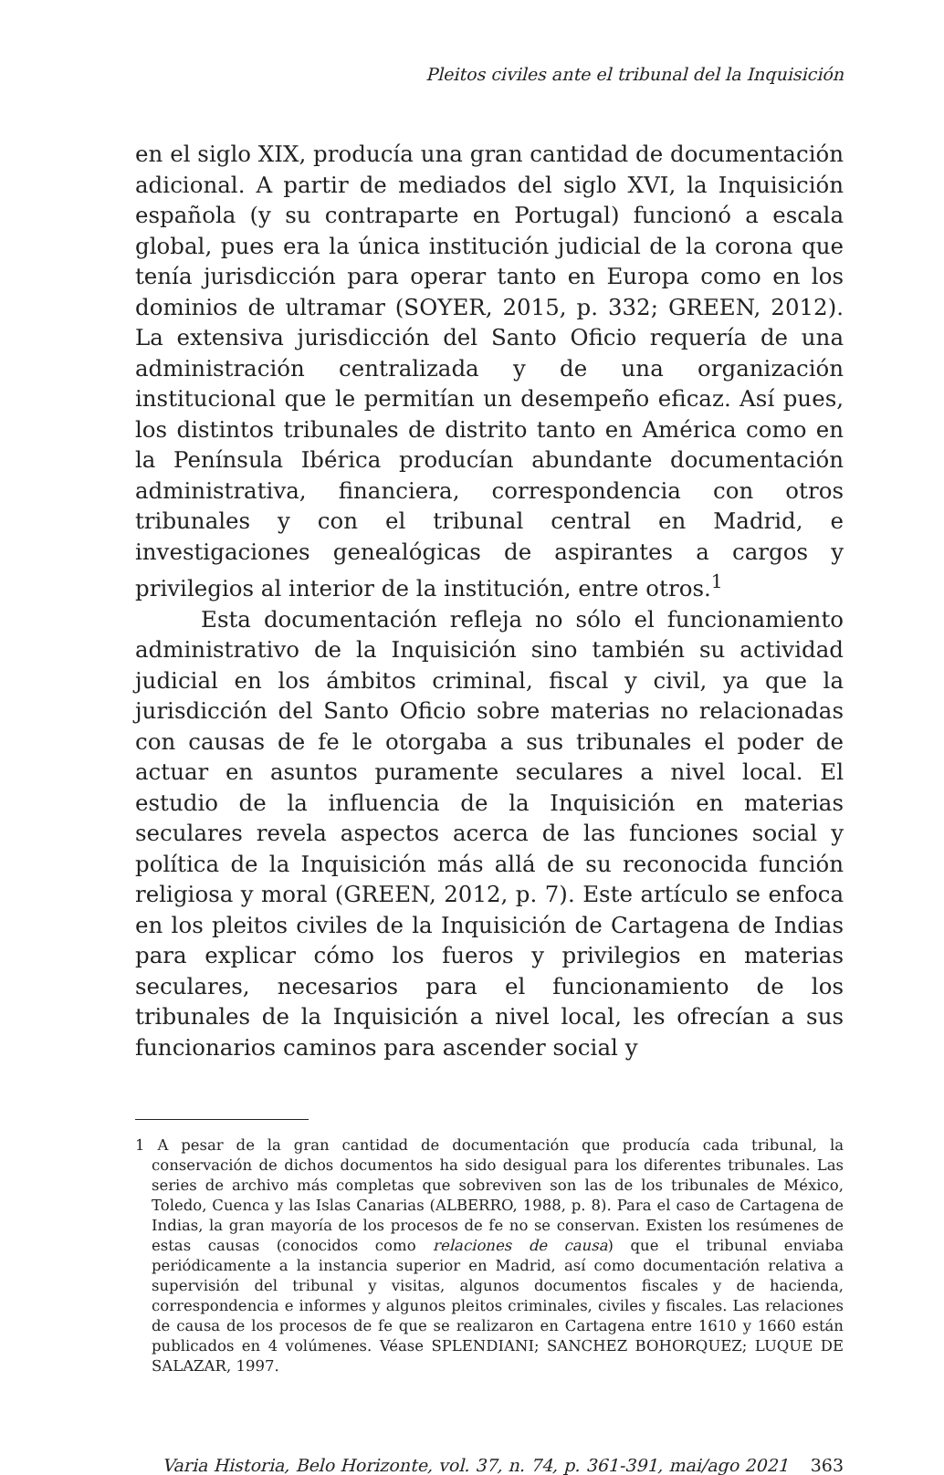Pleitos civiles ante el tribunal del la Inquisición
en el siglo XIX, producía una gran cantidad de documentación adicional. A partir de mediados del siglo XVI, la Inquisición española (y su contraparte en Portugal) funcionó a escala global, pues era la única institución judicial de la corona que tenía jurisdicción para operar tanto en Europa como en los dominios de ultramar (SOYER, 2015, p. 332; GREEN, 2012). La extensiva jurisdicción del Santo Oficio requería de una administración centralizada y de una organización institucional que le permitían un desempeño eficaz. Así pues, los distintos tribunales de distrito tanto en América como en la Península Ibérica producían abundante documentación administrativa, financiera, correspondencia con otros tribunales y con el tribunal central en Madrid, e investigaciones genealógicas de aspirantes a cargos y privilegios al interior de la institución, entre otros.<sup>1</sup>
Esta documentación refleja no sólo el funcionamiento administrativo de la Inquisición sino también su actividad judicial en los ámbitos criminal, fiscal y civil, ya que la jurisdicción del Santo Oficio sobre materias no relacionadas con causas de fe le otorgaba a sus tribunales el poder de actuar en asuntos puramente seculares a nivel local. El estudio de la influencia de la Inquisición en materias seculares revela aspectos acerca de las funciones social y política de la Inquisición más allá de su reconocida función religiosa y moral (GREEN, 2012, p. 7). Este artículo se enfoca en los pleitos civiles de la Inquisición de Cartagena de Indias para explicar cómo los fueros y privilegios en materias seculares, necesarios para el funcionamiento de los tribunales de la Inquisición a nivel local, les ofrecían a sus funcionarios caminos para ascender social y
1 A pesar de la gran cantidad de documentación que producía cada tribunal, la conservación de dichos documentos ha sido desigual para los diferentes tribunales. Las series de archivo más completas que sobreviven son las de los tribunales de México, Toledo, Cuenca y las Islas Canarias (ALBERRO, 1988, p. 8). Para el caso de Cartagena de Indias, la gran mayoría de los procesos de fe no se conservan. Existen los resúmenes de estas causas (conocidos como relaciones de causa) que el tribunal enviaba periódicamente a la instancia superior en Madrid, así como documentación relativa a supervisión del tribunal y visitas, algunos documentos fiscales y de hacienda, correspondencia e informes y algunos pleitos criminales, civiles y fiscales. Las relaciones de causa de los procesos de fe que se realizaron en Cartagena entre 1610 y 1660 están publicados en 4 volúmenes. Véase SPLENDIANI; SANCHEZ BOHORQUEZ; LUQUE DE SALAZAR, 1997.
Varia Historia, Belo Horizonte, vol. 37, n. 74, p. 361-391, mai/ago 2021 363